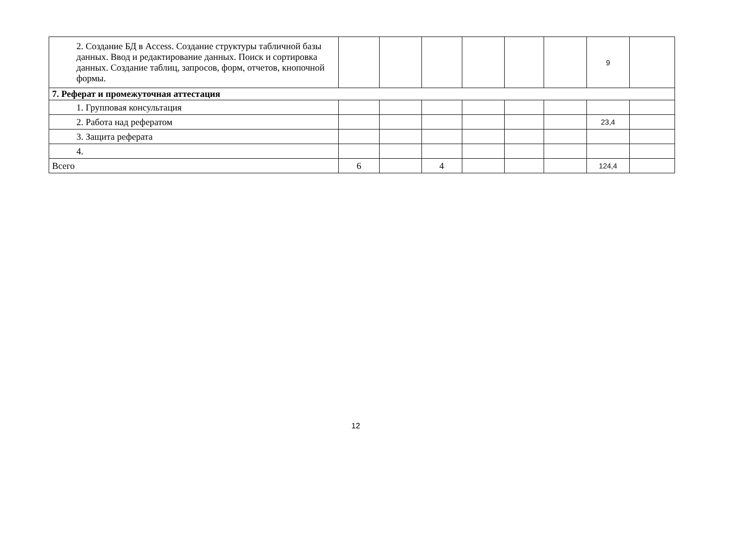| 2. Создание БД в Access. Создание структуры табличной базы данных. Ввод и редактирование данных. Поиск и сортировка данных. Создание таблиц, запросов, форм, отчетов, кнопочной формы. | | | | | | | 9 | |
| 7. Реферат и промежуточная аттестация | | | | | | | | |
| 1. Групповая консультация | | | | | | | | |
| 2. Работа над рефератом | | | | | | | 23,4 | |
| 3. Защита реферата | | | | | | | | |
| 4. | | | | | | | | |
| Всего | 6 | | 4 | | | | 124,4 | |
12